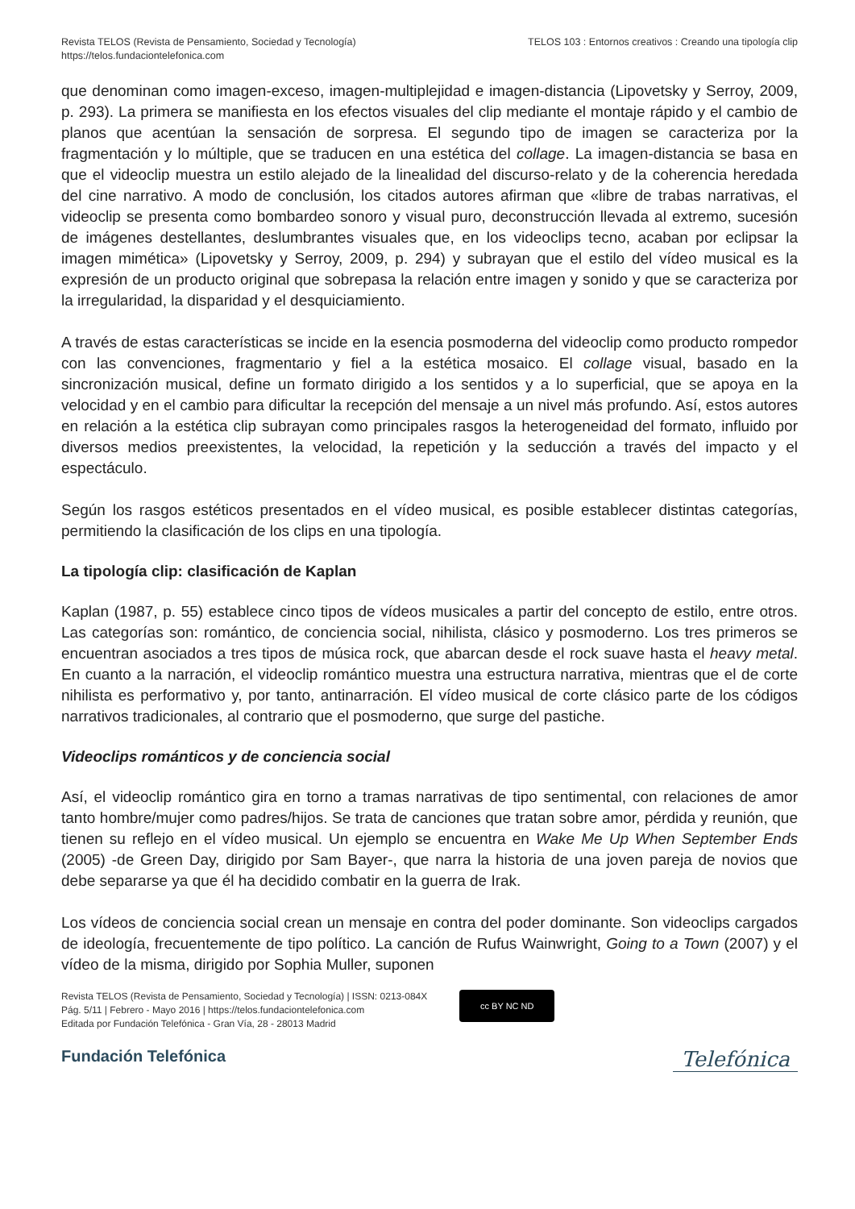Revista TELOS (Revista de Pensamiento, Sociedad y Tecnología)
https://telos.fundaciontelefonica.com
TELOS 103 : Entornos creativos : Creando una tipología clip
que denominan como imagen-exceso, imagen-multiplejidad e imagen-distancia (Lipovetsky y Serroy, 2009, p. 293). La primera se manifiesta en los efectos visuales del clip mediante el montaje rápido y el cambio de planos que acentúan la sensación de sorpresa. El segundo tipo de imagen se caracteriza por la fragmentación y lo múltiple, que se traducen en una estética del collage. La imagen-distancia se basa en que el videoclip muestra un estilo alejado de la linealidad del discurso-relato y de la coherencia heredada del cine narrativo. A modo de conclusión, los citados autores afirman que «libre de trabas narrativas, el videoclip se presenta como bombardeo sonoro y visual puro, deconstrucción llevada al extremo, sucesión de imágenes destellantes, deslumbrantes visuales que, en los videoclips tecno, acaban por eclipsar la imagen mimética» (Lipovetsky y Serroy, 2009, p. 294) y subrayan que el estilo del vídeo musical es la expresión de un producto original que sobrepasa la relación entre imagen y sonido y que se caracteriza por la irregularidad, la disparidad y el desquiciamiento.
A través de estas características se incide en la esencia posmoderna del videoclip como producto rompedor con las convenciones, fragmentario y fiel a la estética mosaico. El collage visual, basado en la sincronización musical, define un formato dirigido a los sentidos y a lo superficial, que se apoya en la velocidad y en el cambio para dificultar la recepción del mensaje a un nivel más profundo. Así, estos autores en relación a la estética clip subrayan como principales rasgos la heterogeneidad del formato, influido por diversos medios preexistentes, la velocidad, la repetición y la seducción a través del impacto y el espectáculo.
Según los rasgos estéticos presentados en el vídeo musical, es posible establecer distintas categorías, permitiendo la clasificación de los clips en una tipología.
La tipología clip: clasificación de Kaplan
Kaplan (1987, p. 55) establece cinco tipos de vídeos musicales a partir del concepto de estilo, entre otros. Las categorías son: romántico, de conciencia social, nihilista, clásico y posmoderno. Los tres primeros se encuentran asociados a tres tipos de música rock, que abarcan desde el rock suave hasta el heavy metal. En cuanto a la narración, el videoclip romántico muestra una estructura narrativa, mientras que el de corte nihilista es performativo y, por tanto, antinarración. El vídeo musical de corte clásico parte de los códigos narrativos tradicionales, al contrario que el posmoderno, que surge del pastiche.
Videoclips románticos y de conciencia social
Así, el videoclip romántico gira en torno a tramas narrativas de tipo sentimental, con relaciones de amor tanto hombre/mujer como padres/hijos. Se trata de canciones que tratan sobre amor, pérdida y reunión, que tienen su reflejo en el vídeo musical. Un ejemplo se encuentra en Wake Me Up When September Ends (2005) -de Green Day, dirigido por Sam Bayer-, que narra la historia de una joven pareja de novios que debe separarse ya que él ha decidido combatir en la guerra de Irak.
Los vídeos de conciencia social crean un mensaje en contra del poder dominante. Son videoclips cargados de ideología, frecuentemente de tipo político. La canción de Rufus Wainwright, Going to a Town (2007) y el vídeo de la misma, dirigido por Sophia Muller, suponen
Revista TELOS (Revista de Pensamiento, Sociedad y Tecnología) | ISSN: 0213-084X
Pág. 5/11 | Febrero - Mayo 2016 | https://telos.fundaciontelefonica.com
Editada por Fundación Telefónica - Gran Vía, 28 - 28013 Madrid
cc BY NC ND
Fundación Telefónica
Telefónica